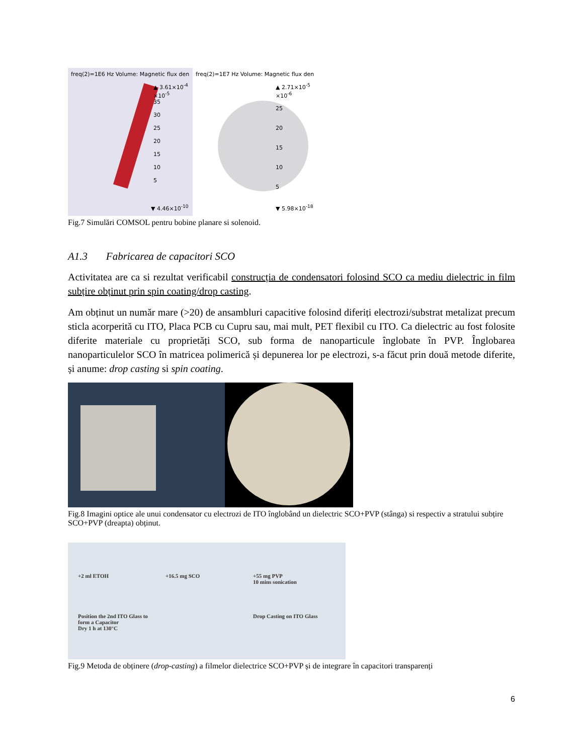freq(2)=1E6 Hz Volume: Magnetic flux den
▲ 3.61×10<sup>-4</sup>
×10<sup>-5</sup>
35
30
25
20
15
10
5
▼ 4.46×10<sup>-10</sup>
freq(2)=1E7 Hz Volume: Magnetic flux den
▲ 2.71×10<sup>-5</sup>
×10<sup>-6</sup>
25
20
15
10
5
▼ 5.98×10<sup>-18</sup>
Fig.7 Simulări COMSOL pentru bobine planare si solenoid.
A1.3 Fabricarea de capacitori SCO
Activitatea are ca si rezultat verificabil construcția de condensatori folosind SCO ca mediu dielectric in film subțire obținut prin spin coating/drop casting.
Am obținut un număr mare (>20) de ansambluri capacitive folosind diferiți electrozi/substrat metalizat precum sticla acorperită cu ITO, Placa PCB cu Cupru sau, mai mult, PET flexibil cu ITO. Ca dielectric au fost folosite diferite materiale cu proprietăți SCO, sub forma de nanoparticule înglobate în PVP. Înglobarea nanoparticulelor SCO în matricea polimerică și depunerea lor pe electrozi, s-a făcut prin două metode diferite, și anume: drop casting si spin coating.
Fig.8 Imagini optice ale unui condensator cu electrozi de ITO înglobând un dielectric SCO+PVP (stânga) si respectiv a stratului subțire SCO+PVP (dreapta) obținut.
+2 ml ETOH
+16.5 mg SCO
+55 mg PVP
10 mins sonication
Position the 2nd ITO Glass to form a Capacitor
Dry 1 h at 130°C
Drop Casting on ITO Glass
Fig.9 Metoda de obținere (drop-casting) a filmelor dielectrice SCO+PVP și de integrare în capacitori transparenți
6